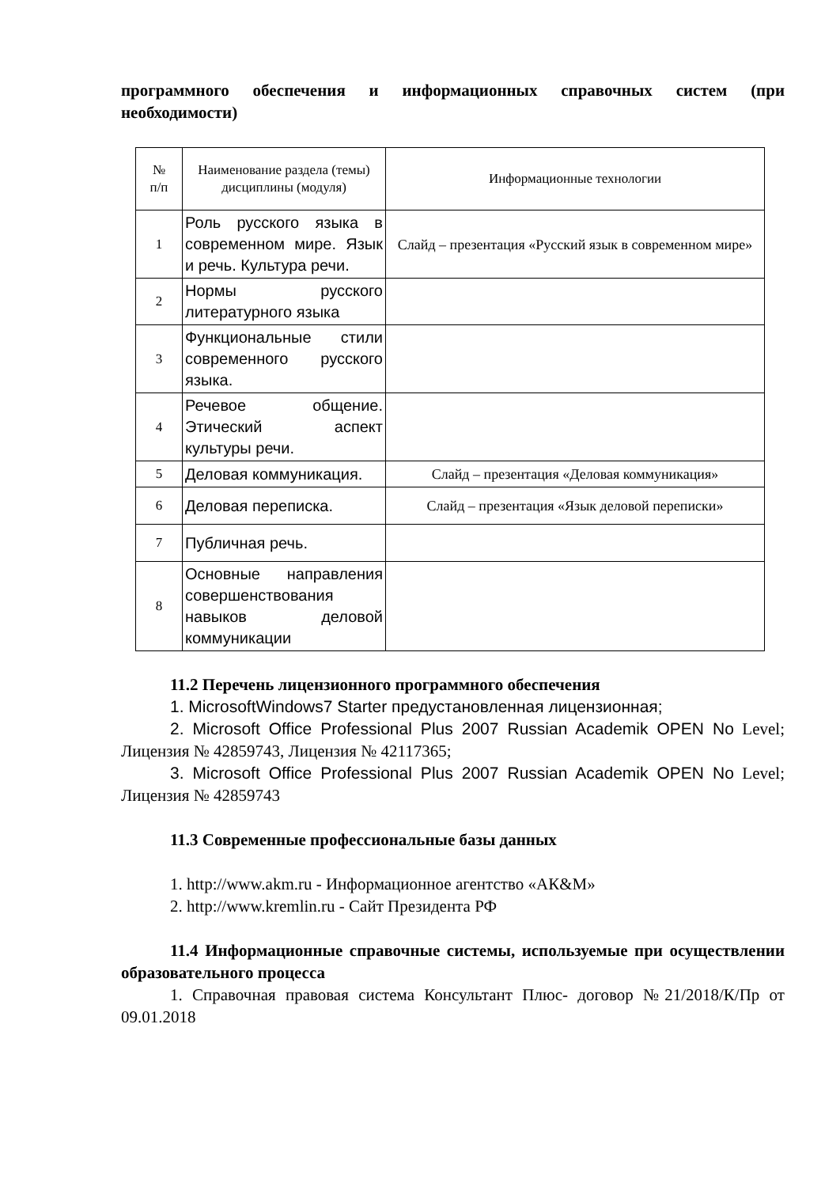программного обеспечения и информационных справочных систем (при необходимости)
| № п/п | Наименование раздела (темы) дисциплины (модуля) | Информационные технологии |
| --- | --- | --- |
| 1 | Роль русского языка в современном мире. Язык и речь. Культура речи. | Слайд – презентация «Русский язык в современном мире» |
| 2 | Нормы русского литературного языка | |
| 3 | Функциональные стили современного русского языка. | |
| 4 | Речевое общение. Этический аспект культуры речи. | |
| 5 | Деловая коммуникация. | Слайд – презентация «Деловая коммуникация» |
| 6 | Деловая переписка. | Слайд – презентация «Язык деловой переписки» |
| 7 | Публичная речь. | |
| 8 | Основные направления совершенствования навыков деловой коммуникации | |
11.2 Перечень лицензионного программного обеспечения
1. MicrosoftWindows7 Starter предустановленная лицензионная;
2. Microsoft Office Professional Plus 2007 Russian Academik OPEN No Level; Лицензия № 42859743, Лицензия № 42117365;
3. Microsoft Office Professional Plus 2007 Russian Academik OPEN No Level; Лицензия № 42859743
11.3 Современные профессиональные базы данных
1. http://www.akm.ru - Информационное агентство «АК&M»
2. http://www.kremlin.ru - Сайт Президента РФ
11.4 Информационные справочные системы, используемые при осуществлении образовательного процесса
1. Справочная правовая система Консультант Плюс- договор №21/2018/К/Пр от 09.01.2018